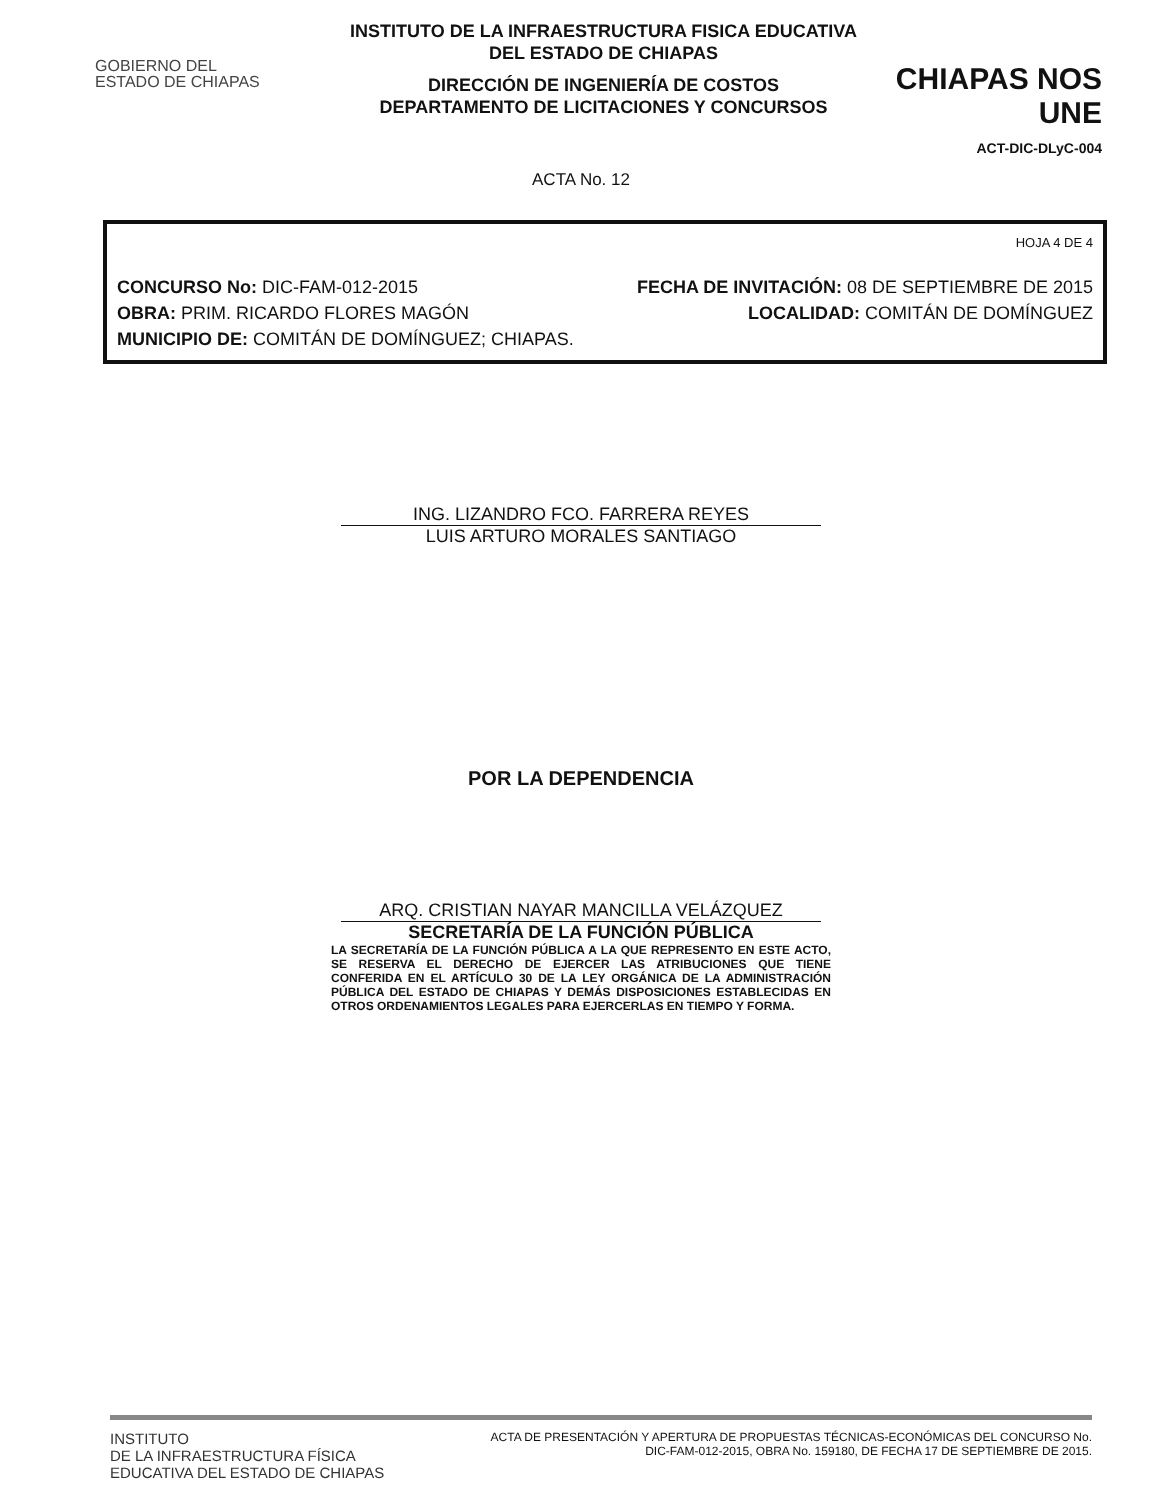GOBIERNO DEL
ESTADO DE CHIAPAS
INSTITUTO DE LA INFRAESTRUCTURA FISICA EDUCATIVA
DEL ESTADO DE CHIAPAS
DIRECCIÓN DE INGENIERÍA DE COSTOS
DEPARTAMENTO DE LICITACIONES Y CONCURSOS
CHIAPAS NOS UNE
ACT-DIC-DLyC-004
ACTA No. 12
HOJA 4 DE 4
CONCURSO No: DIC-FAM-012-2015 FECHA DE INVITACIÓN: 08 DE SEPTIEMBRE DE 2015
OBRA: PRIM. RICARDO FLORES MAGÓN LOCALIDAD: COMITÁN DE DOMÍNGUEZ
MUNICIPIO DE: COMITÁN DE DOMÍNGUEZ; CHIAPAS.
ING. LIZANDRO FCO. FARRERA REYES
LUIS ARTURO MORALES SANTIAGO
POR LA DEPENDENCIA
ARQ. CRISTIAN NAYAR MANCILLA VELÁZQUEZ
SECRETARÍA DE LA FUNCIÓN PÚBLICA
LA SECRETARÍA DE LA FUNCIÓN PÚBLICA A LA QUE REPRESENTO EN ESTE ACTO, SE RESERVA EL DERECHO DE EJERCER LAS ATRIBUCIONES QUE TIENE CONFERIDA EN EL ARTÍCULO 30 DE LA LEY ORGÁNICA DE LA ADMINISTRACIÓN PÚBLICA DEL ESTADO DE CHIAPAS Y DEMÁS DISPOSICIONES ESTABLECIDAS EN OTROS ORDENAMIENTOS LEGALES PARA EJERCERLAS EN TIEMPO Y FORMA.
INSTITUTO
DE LA INFRAESTRUCTURA FÍSICA
EDUCATIVA DEL ESTADO DE CHIAPAS
ACTA DE PRESENTACIÓN Y APERTURA DE PROPUESTAS TÉCNICAS-ECONÓMICAS DEL CONCURSO No.
DIC-FAM-012-2015, OBRA No. 159180, DE FECHA 17 DE SEPTIEMBRE DE 2015.